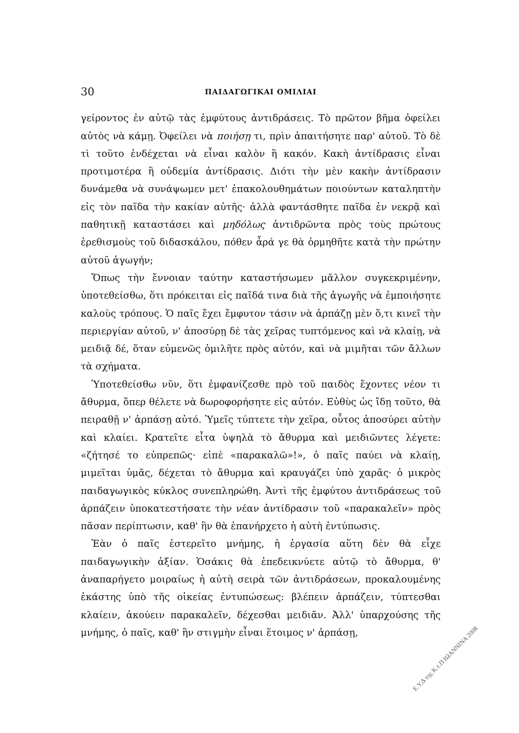30 ΠΑΙΔΑΓΩΓΙΚΑΙ ΟΜΙΛΙΑΙ
γείροντος ἐν αὐτῷ τὰς ἐμφύτους ἀντιδράσεις. Τὸ πρῶτον βῆμα ὀφείλει αὐτὸς νὰ κάμῃ. Ὀφείλει νὰ ποιήσῃ τι, πρὶν ἀπαιτήσητε παρ' αὐτοῦ. Τὸ δὲ τὶ τοῦτο ἐνδέχεται νὰ εἶναι καλὸν ἢ κακόν. Κακὴ ἀντίδρασις εἶναι προτιμοτέρα ἢ οὐδεμία ἀντίδρασις. Διότι τὴν μὲν κακὴν ἀντίδρασιν δυνάμεθα νὰ συνάψωμεν μετ' ἐπακολουθημάτων ποιούντων καταληπτὴν εἰς τὸν παῖδα τὴν κακίαν αὐτῆς· ἀλλὰ φαντάσθητε παῖδα ἐν νεκρᾷ καὶ παθητικῇ καταστάσει καὶ μηδόλως ἀντιδρῶντα πρὸς τοὺς πρώτους ἐρεθισμοὺς τοῦ διδασκάλου, πόθεν ἆρά γε θὰ ὁρμηθῆτε κατὰ τὴν πρώτην αὐτοῦ ἀγωγήν;
Ὅπως τὴν ἔννοιαν ταύτην καταστήσωμεν μᾶλλον συγκεκριμένην, ὑποτεθείσθω, ὅτι πρόκειται εἰς παῖδά τινα διὰ τῆς ἀγωγῆς νὰ ἐμποιήσητε καλοὺς τρόπους. Ὁ παῖς ἔχει ἔμφυτον τάσιν νὰ ἁρπάζῃ μὲν ὅ,τι κινεῖ τὴν περιεργίαν αὐτοῦ, ν' ἀποσύρῃ δὲ τὰς χεῖρας τυπτόμενος καὶ νὰ κλαίῃ, νὰ μειδιᾷ δέ, ὅταν εὐμενῶς ὁμιλῆτε πρὸς αὐτόν, καὶ νὰ μιμῆται τῶν ἄλλων τὰ σχήματα.
Ὑποτεθείσθω νῦν, ὅτι ἐμφανίζεσθε πρὸ τοῦ παιδὸς ἔχοντες νέον τι ἄθυρμα, ὅπερ θέλετε νὰ δωροφορήσητε εἰς αὐτόν. Εὐθὺς ὡς ἴδῃ τοῦτο, θὰ πειραθῇ ν' ἁρπάσῃ αὐτό. Ὑμεῖς τύπτετε τὴν χεῖρα, οὗτος ἀποσύρει αὐτὴν καὶ κλαίει. Κρατεῖτε εἶτα ὑψηλὰ τὸ ἄθυρμα καὶ μειδιῶντες λέγετε: «ζήτησέ το εὐπρεπῶς· εἰπὲ «παρακαλῶ»!», ὁ παῖς παύει νὰ κλαίῃ, μιμεῖται ὑμᾶς, δέχεται τὸ ἄθυρμα καὶ κραυγάζει ὑπὸ χαρᾶς· ὁ μικρὸς παιδαγωγικὸς κύκλος συνεπληρώθη. Ἀντὶ τῆς ἐμφύτου ἀντιδράσεως τοῦ ἁρπάζειν ὑποκατεστήσατε τὴν νέαν ἀντίδρασιν τοῦ «παρακαλεῖν» πρὸς πᾶσαν περίπτωσιν, καθ' ἣν θὰ ἐπανήρχετο ἡ αὐτὴ ἐντύπωσις.
Ἐὰν ὁ παῖς ἐστερεῖτο μνήμης, ἡ ἐργασία αὕτη δὲν θὰ εἶχε παιδαγωγικὴν ἀξίαν. Ὁσάκις θὰ ἐπεδεικνύετε αὐτῷ τὸ ἄθυρμα, θ' ἀναπαρήγετο μοιραίως ἡ αὐτὴ σειρὰ τῶν ἀντιδράσεων, προκαλουμένης ἑκάστης ὑπὸ τῆς οἰκείας ἐντυπώσεως: βλέπειν ἁρπάζειν, τύπτεσθαι κλαίειν, ἀκούειν παρακαλεῖν, δέχεσθαι μειδιᾶν. Ἀλλ' ὑπαρχούσης τῆς μνήμης, ὁ παῖς, καθ' ἣν στιγμὴν εἶναι ἕτοιμος ν' ἁρπάσῃ,
Ε.Υ.Δ της Κ.τ.Π ΙΩΑΝΝΙΝΑ 2008